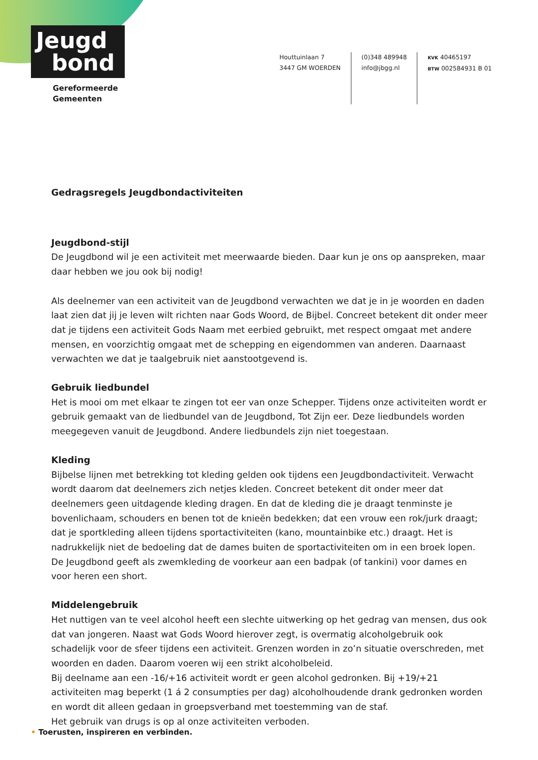Jeugd
bond
Gereformeerde
Gemeenten
Houttuinlaan 7
3447 GM WOERDEN
(0)348 489948
info@jbgg.nl
KVK 40465197
BTW 002584931 B 01
Gedragsregels Jeugdbondactiviteiten
Jeugdbond-stijl
De Jeugdbond wil je een activiteit met meerwaarde bieden. Daar kun je ons op aanspreken, maar daar hebben we jou ook bij nodig!
Als deelnemer van een activiteit van de Jeugdbond verwachten we dat je in je woorden en daden laat zien dat jij je leven wilt richten naar Gods Woord, de Bijbel. Concreet betekent dit onder meer dat je tijdens een activiteit Gods Naam met eerbied gebruikt, met respect omgaat met andere mensen, en voorzichtig omgaat met de schepping en eigendommen van anderen. Daarnaast verwachten we dat je taalgebruik niet aanstootgevend is.
Gebruik liedbundel
Het is mooi om met elkaar te zingen tot eer van onze Schepper. Tijdens onze activiteiten wordt er gebruik gemaakt van de liedbundel van de Jeugdbond, Tot Zijn eer. Deze liedbundels worden meegegeven vanuit de Jeugdbond. Andere liedbundels zijn niet toegestaan.
Kleding
Bijbelse lijnen met betrekking tot kleding gelden ook tijdens een Jeugdbondactiviteit. Verwacht wordt daarom dat deelnemers zich netjes kleden. Concreet betekent dit onder meer dat deelnemers geen uitdagende kleding dragen. En dat de kleding die je draagt tenminste je bovenlichaam, schouders en benen tot de knieën bedekken; dat een vrouw een rok/jurk draagt; dat je sportkleding alleen tijdens sportactiviteiten (kano, mountainbike etc.) draagt. Het is nadrukkelijk niet de bedoeling dat de dames buiten de sportactiviteiten om in een broek lopen. De Jeugdbond geeft als zwemkleding de voorkeur aan een badpak (of tankini) voor dames en voor heren een short.
Middelengebruik
Het nuttigen van te veel alcohol heeft een slechte uitwerking op het gedrag van mensen, dus ook dat van jongeren. Naast wat Gods Woord hierover zegt, is overmatig alcoholgebruik ook schadelijk voor de sfeer tijdens een activiteit. Grenzen worden in zo’n situatie overschreden, met woorden en daden. Daarom voeren wij een strikt alcoholbeleid.
Bij deelname aan een -16/+16 activiteit wordt er geen alcohol gedronken. Bij +19/+21 activiteiten mag beperkt (1 á 2 consumpties per dag) alcoholhoudende drank gedronken worden en wordt dit alleen gedaan in groepsverband met toestemming van de staf.
Het gebruik van drugs is op al onze activiteiten verboden.
• Toerusten, inspireren en verbinden.